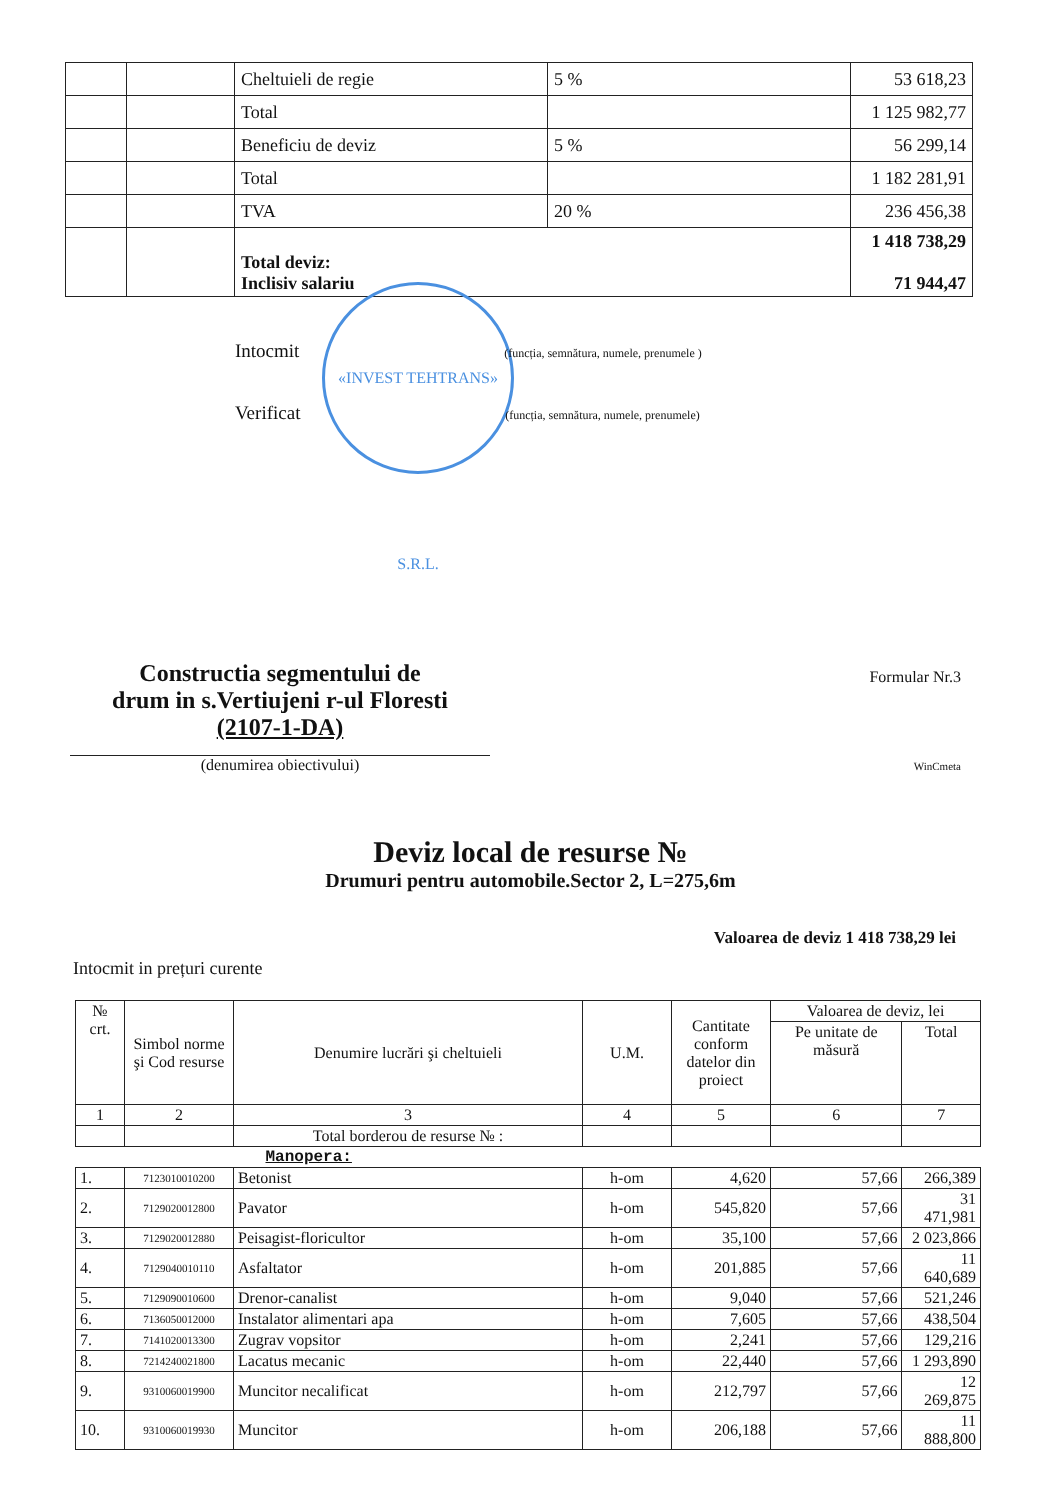| | | Cheltuieli de regie | 5 % | 53 618,23 |
| | | Total | | 1 125 982,77 |
| | | Beneficiu de deviz | 5 % | 56 299,14 |
| | | Total | | 1 182 281,91 |
| | | TVA | 20 % | 236 456,38 |
| | | Total deviz: Inclisiv salariu | | 1 418 738,29 71 944,47 |
«INVEST TEHTRANS» S.R.L.
Intocmit (funcția, semnătura, numele, prenumele )
Verificat (funcția, semnătura, numele, prenumele)
Constructia segmentului de
drum in s.Vertiujeni r-ul Floresti
(2107-1-DA)
(denumirea obiectivului)
Formular Nr.3
WinCmeta
Deviz local de resurse №
Drumuri pentru automobile.Sector 2, L=275,6m
Valoarea de deviz 1 418 738,29 lei
Intocmit in prețuri curente
| № crt. | Simbol norme şi Cod resurse | Denumire lucrări şi cheltuieli | U.M. | Cantitate conform datelor din proiect | Valoarea de deviz, lei | |
| --- | --- | --- | --- | --- | --- | --- |
| | | | | | Pe unitate de măsură | Total |
| 1 | 2 | 3 | 4 | 5 | 6 | 7 |
| | | Total borderou de resurse № : | | | | |
| Manopera: | | | | | | |
| 1. | 7123010010200 | Betonist | h-om | 4,620 | 57,66 | 266,389 |
| 2. | 7129020012800 | Pavator | h-om | 545,820 | 57,66 | 31 471,981 |
| 3. | 7129020012880 | Peisagist-floricultor | h-om | 35,100 | 57,66 | 2 023,866 |
| 4. | 7129040010110 | Asfaltator | h-om | 201,885 | 57,66 | 11 640,689 |
| 5. | 7129090010600 | Drenor-canalist | h-om | 9,040 | 57,66 | 521,246 |
| 6. | 7136050012000 | Instalator alimentari apa | h-om | 7,605 | 57,66 | 438,504 |
| 7. | 7141020013300 | Zugrav vopsitor | h-om | 2,241 | 57,66 | 129,216 |
| 8. | 7214240021800 | Lacatus mecanic | h-om | 22,440 | 57,66 | 1 293,890 |
| 9. | 9310060019900 | Muncitor necalificat | h-om | 212,797 | 57,66 | 12 269,875 |
| 10. | 9310060019930 | Muncitor | h-om | 206,188 | 57,66 | 11 888,800 |